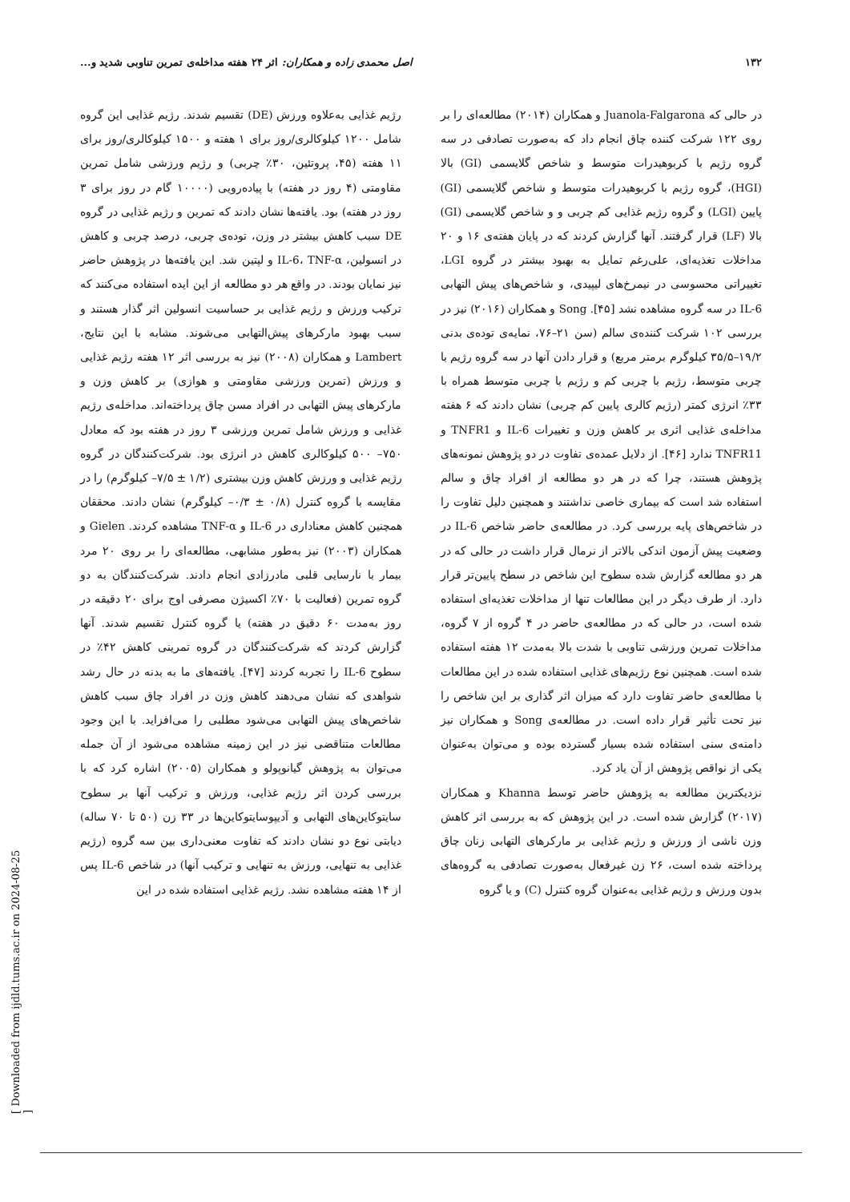۱۳۲ اصل محمدی زاده و همکاران: اثر ۲۴ هفته مداخله‌ی تمرین تناوبی شدید و...
در حالی که Juanola-Falgarona و همکاران (۲۰۱۴) مطالعه‌ای را بر روی ۱۲۲ شرکت کننده چاق انجام داد که به‌صورت تصادفی در سه گروه رژیم با کربوهیدرات متوسط و شاخص گلایسمی (GI) بالا (HGI)، گروه رژیم با کربوهیدرات متوسط و شاخص گلایسمی (GI) پایین (LGI) و گروه رژیم غذایی کم چربی و و شاخص گلایسمی (GI) بالا (LF) قرار گرفتند. آنها گزارش کردند که در پایان هفته‌ی ۱۶ و ۲۰ مداخلات تغذیه‌ای، علی‌رغم تمایل به بهبود بیشتر در گروه LGI، تغییراتی محسوسی در نیمرخ‌های لیپیدی، و شاخص‌های پیش التهابی IL-6 در سه گروه مشاهده نشد [۴۵]. Song و همکاران (۲۰۱۶) نیز در بررسی ۱۰۲ شرکت کننده‌ی سالم (سن ۲۱–۷۶، نمایه‌ی توده‌ی بدنی ۱۹/۲–۳۵/۵ کیلوگرم برمتر مربع) و قرار دادن آنها در سه گروه رژیم با چربی متوسط، رژیم با چربی کم و رژیم با چربی متوسط همراه با ۳۳٪ انرژی کمتر (رژیم کالری پایین کم چربی) نشان دادند که ۶ هفته مداخله‌ی غذایی اثری بر کاهش وزن و تغییرات IL-6 و TNFR1 و TNFR11 ندارد [۴۶]. از دلایل عمده‌ی تفاوت در دو پژوهش نمونه‌های پژوهش هستند، چرا که در هر دو مطالعه از افراد چاق و سالم استفاده شد است که بیماری خاصی نداشتند و همچنین دلیل تفاوت را در شاخص‌های پایه بررسی کرد. در مطالعه‌ی حاضر شاخص IL-6 در وضعیت پیش آزمون اندکی بالاتر از نرمال قرار داشت در حالی که در هر دو مطالعه گزارش شده سطوح این شاخص در سطح پایین‌تر قرار دارد. از طرف دیگر در این مطالعات تنها از مداخلات تغذیه‌ای استفاده شده است، در حالی که در مطالعه‌ی حاضر در ۴ گروه از ۷ گروه، مداخلات تمرین ورزشی تناوبی با شدت بالا به‌مدت ۱۲ هفته استفاده شده است. همچنین نوع رژیم‌های غذایی استفاده شده در این مطالعات با مطالعه‌ی حاضر تفاوت دارد که میزان اثر گذاری بر این شاخص را نیز تحت تأثیر قرار داده است. در مطالعه‌ی Song و همکاران نیز دامنه‌ی سنی استفاده شده بسیار گسترده بوده و می‌توان به‌عنوان یکی از نواقص پژوهش از آن یاد کرد.
نزدیکترین مطالعه به پژوهش حاضر توسط Khanna و همکاران (۲۰۱۷) گزارش شده است. در این پژوهش که به بررسی اثر کاهش وزن ناشی از ورزش و رژیم غذایی بر مارکرهای التهابی زنان چاق پرداخته شده است، ۲۶ زن غیرفعال به‌صورت تصادفی به گروه‌های بدون ورزش و رژیم غذایی به‌عنوان گروه کنترل (C) و یا گروه
رژیم غذایی به‌علاوه ورزش (DE) تقسیم شدند. رژیم غذایی این گروه شامل ۱۲۰۰ کیلوکالری/روز برای ۱ هفته و ۱۵۰۰ کیلوکالری/روز برای ۱۱ هفته (۴۵، پروتئین، ۳۰٪ چربی) و رژیم ورزشی شامل تمرین مقاومتی (۴ روز در هفته) با پیاده‌رویی (۱۰۰۰۰ گام در روز برای ۳ روز در هفته) بود. یافته‌ها نشان دادند که تمرین و رژیم غذایی در گروه DE سبب کاهش بیشتر در وزن، توده‌ی چربی، درصد چربی و کاهش در انسولین، IL-6، TNF-α و لپتین شد. این یافته‌ها در پژوهش حاضر نیز نمایان بودند. در واقع هر دو مطالعه از این ایده استفاده می‌کنند که ترکیب ورزش و رژیم غذایی بر حساسیت انسولین اثر گذار هستند و سبب بهبود مارکرهای پیش‌التهابی می‌شوند. مشابه با این نتایج، Lambert و همکاران (۲۰۰۸) نیز به بررسی اثر ۱۲ هفته رژیم غذایی و ورزش (تمرین ورزشی مقاومتی و هوازی) بر کاهش وزن و مارکرهای پیش التهابی در افراد مسن چاق پرداخته‌اند. مداخله‌ی رژیم غذایی و ورزش شامل تمرین ورزشی ۳ روز در هفته بود که معادل ۷۵۰– ۵۰۰ کیلوکالری کاهش در انرژی بود. شرکت‌کنندگان در گروه رژیم غذایی و ورزش کاهش وزن بیشتری (۱/۲ ± ۷/۵– کیلوگرم) را در مقایسه با گروه کنترل (۰/۸ ± ۰/۳– کیلوگرم) نشان دادند. محققان همچنین کاهش معناداری در IL-6 و TNF-α مشاهده کردند. Gielen و همکاران (۲۰۰۳) نیز به‌طور مشابهی، مطالعه‌ای را بر روی ۲۰ مرد بیمار با نارسایی قلبی مادرزادی انجام دادند. شرکت‌کنندگان به دو گروه تمرین (فعالیت با ۷۰٪ اکسیژن مصرفی اوج برای ۲۰ دقیقه در روز به‌مدت ۶۰ دقیق در هفته) یا گروه کنترل تقسیم شدند. آنها گزارش کردند که شرکت‌کنندگان در گروه تمرینی کاهش ۴۲٪ در سطوح IL-6 را تجربه کردند [۴۷]. یافته‌های ما به بدنه در حال رشد شواهدی که نشان می‌دهند کاهش وزن در افراد چاق سبب کاهش شاخص‌های پیش التهابی می‌شود مطلبی را می‌افزاید. با این وجود مطالعات متناقضی نیز در این زمینه مشاهده می‌شود از آن جمله می‌توان به پژوهش گیانوپولو و همکاران (۲۰۰۵) اشاره کرد که با بررسی کردن اثر رژیم غذایی، ورزش و ترکیب آنها بر سطوح سایتوکاین‌های التهابی و آدیپوسایتوکاین‌ها در ۳۳ زن (۵۰ تا ۷۰ ساله) دیابتی نوع دو نشان دادند که تفاوت معنی‌داری بین سه گروه (رژیم غذایی به تنهایی، ورزش به تنهایی و ترکیب آنها) در شاخص IL-6 پس از ۱۴ هفته مشاهده نشد. رژیم غذایی استفاده شده در این
[ Downloaded from ijdld.tums.ac.ir on 2024-08-25 ]